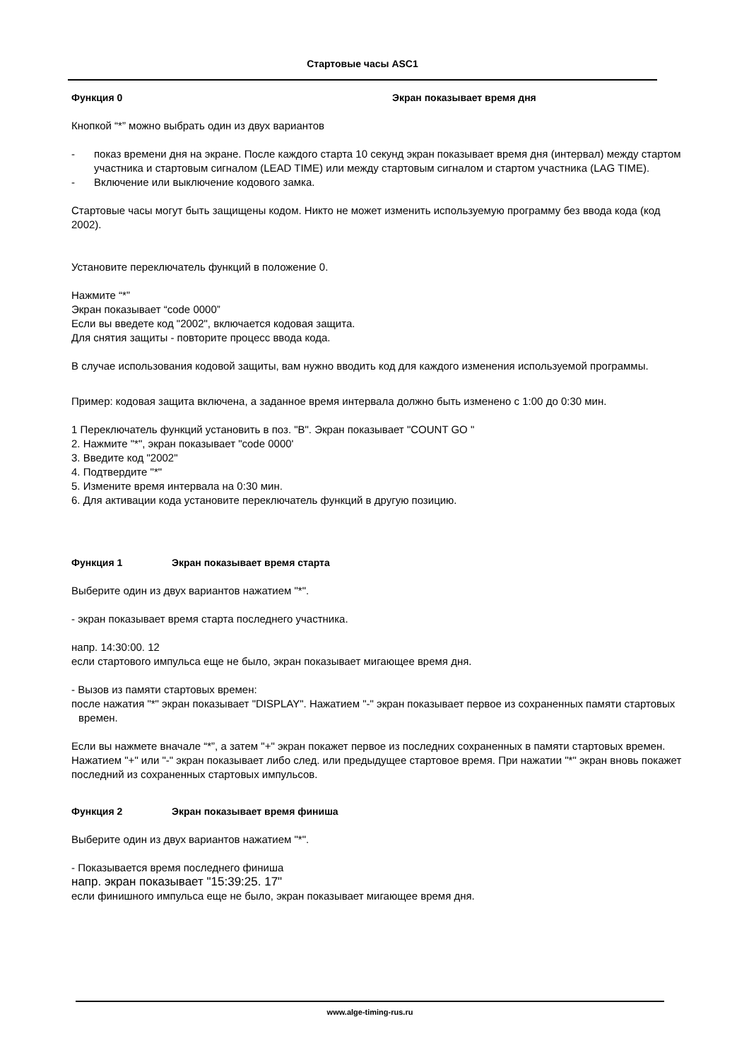Стартовые часы ASC1
Функция 0 Экран показывает время дня
Кнопкой “*” можно выбрать один из двух вариантов
- показ времени дня на экране. После каждого старта 10 секунд экран показывает время дня (интервал) между стартом участника и стартовым сигналом (LEAD TIME) или между стартовым сигналом и стартом участника (LAG TIME).
- Включение или выключение кодового замка.
Стартовые часы могут быть защищены кодом. Никто не может изменить используемую программу без ввода кода (код 2002).
Установите переключатель функций в положение 0.
Нажмите “*”
Экран показывает “code 0000”
Если вы введете код "2002", включается кодовая защита.
Для снятия защиты - повторите процесс ввода кода.
В случае использования кодовой защиты, вам нужно вводить код для каждого изменения используемой программы.
Пример: кодовая защита включена, а заданное время интервала должно быть изменено с 1:00 до 0:30 мин.
1 Переключатель функций установить в поз. "B". Экран показывает "COUNT GO "
2. Нажмите "*", экран показывает "code 0000'
3. Введите код "2002"
4. Подтвердите "*"
5. Измените время интервала на 0:30 мин.
6. Для активации кода установите переключатель функций в другую позицию.
Функция 1 Экран показывает время старта
Выберите один из двух вариантов нажатием "*".
- экран показывает время старта последнего участника.
напр. 14:30:00. 12
если стартового импульса еще не было, экран показывает мигающее время дня.
- Вызов из памяти стартовых времен:
после нажатия "*" экран показывает "DISPLAY". Нажатием "-" экран показывает первое из сохраненных памяти стартовых времен.
Если вы нажмете вначале “*”, а затем "+" экран покажет первое из последних сохраненных в памяти стартовых времен. Нажатием "+" или "-" экран показывает либо след. или предыдущее стартовое время. При нажатии "*" экран вновь покажет последний из сохраненных стартовых импульсов.
Функция 2 Экран показывает время финиша
Выберите один из двух вариантов нажатием "*".
- Показывается время последнего финиша
напр. экран показывает "15:39:25. 17"
если финишного импульса еще не было, экран показывает мигающее время дня.
www.alge-timing-rus.ru